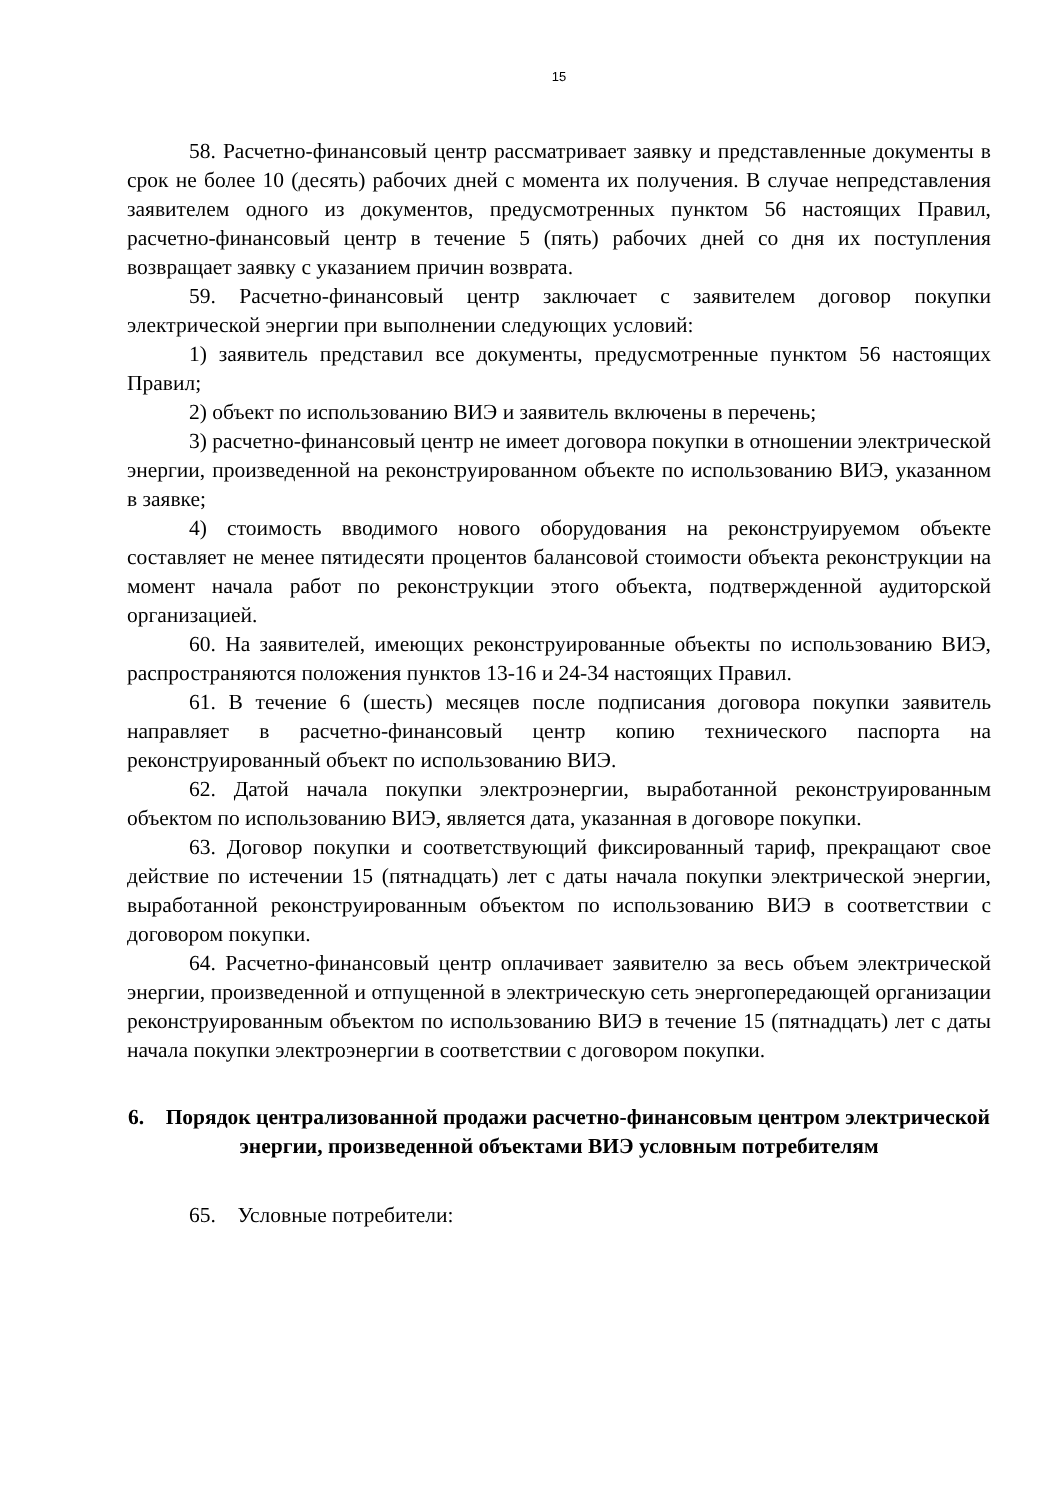15
58. Расчетно-финансовый центр рассматривает заявку и представленные документы в срок не более 10 (десять) рабочих дней с момента их получения. В случае непредставления заявителем одного из документов, предусмотренных пунктом 56 настоящих Правил, расчетно-финансовый центр в течение 5 (пять) рабочих дней со дня их поступления возвращает заявку с указанием причин возврата.
59. Расчетно-финансовый центр заключает с заявителем договор покупки электрической энергии при выполнении следующих условий:
1) заявитель представил все документы, предусмотренные пунктом 56 настоящих Правил;
2) объект по использованию ВИЭ и заявитель включены в перечень;
3) расчетно-финансовый центр не имеет договора покупки в отношении электрической энергии, произведенной на реконструированном объекте по использованию ВИЭ, указанном в заявке;
4) стоимость вводимого нового оборудования на реконструируемом объекте составляет не менее пятидесяти процентов балансовой стоимости объекта реконструкции на момент начала работ по реконструкции этого объекта, подтвержденной аудиторской организацией.
60. На заявителей, имеющих реконструированные объекты по использованию ВИЭ, распространяются положения пунктов 13-16 и 24-34 настоящих Правил.
61. В течение 6 (шесть) месяцев после подписания договора покупки заявитель направляет в расчетно-финансовый центр копию технического паспорта на реконструированный объект по использованию ВИЭ.
62. Датой начала покупки электроэнергии, выработанной реконструированным объектом по использованию ВИЭ, является дата, указанная в договоре покупки.
63. Договор покупки и соответствующий фиксированный тариф, прекращают свое действие по истечении 15 (пятнадцать) лет с даты начала покупки электрической энергии, выработанной реконструированным объектом по использованию ВИЭ в соответствии с договором покупки.
64. Расчетно-финансовый центр оплачивает заявителю за весь объем электрической энергии, произведенной и отпущенной в электрическую сеть энергопередающей организации реконструированным объектом по использованию ВИЭ в течение 15 (пятнадцать) лет с даты начала покупки электроэнергии в соответствии с договором покупки.
6. Порядок централизованной продажи расчетно-финансовым центром электрической энергии, произведенной объектами ВИЭ условным потребителям
65. Условные потребители: